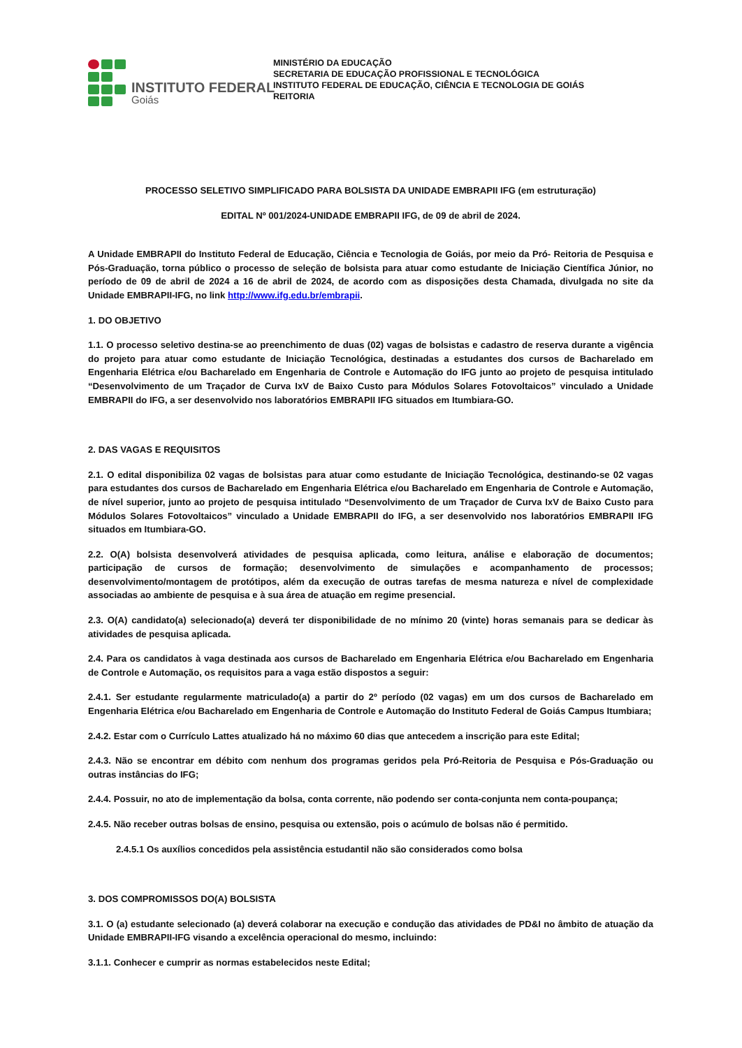INSTITUTO FEDERAL
Goiás
MINISTÉRIO DA EDUCAÇÃO
SECRETARIA DE EDUCAÇÃO PROFISSIONAL E TECNOLÓGICA
INSTITUTO FEDERAL DE EDUCAÇÃO, CIÊNCIA E TECNOLOGIA DE GOIÁS
REITORIA
PROCESSO SELETIVO SIMPLIFICADO PARA BOLSISTA DA UNIDADE EMBRAPII IFG (em estruturação)
EDITAL Nº 001/2024-UNIDADE EMBRAPII IFG, de 09 de abril de 2024.
A Unidade EMBRAPII do Instituto Federal de Educação, Ciência e Tecnologia de Goiás, por meio da Pró- Reitoria de Pesquisa e Pós-Graduação, torna público o processo de seleção de bolsista para atuar como estudante de Iniciação Científica Júnior, no período de 09 de abril de 2024 a 16 de abril de 2024, de acordo com as disposições desta Chamada, divulgada no site da Unidade EMBRAPII-IFG, no link http://www.ifg.edu.br/embrapii.
1. DO OBJETIVO
1.1. O processo seletivo destina-se ao preenchimento de duas (02) vagas de bolsistas e cadastro de reserva durante a vigência do projeto para atuar como estudante de Iniciação Tecnológica, destinadas a estudantes dos cursos de Bacharelado em Engenharia Elétrica e/ou Bacharelado em Engenharia de Controle e Automação do IFG junto ao projeto de pesquisa intitulado “Desenvolvimento de um Traçador de Curva IxV de Baixo Custo para Módulos Solares Fotovoltaicos” vinculado a Unidade EMBRAPII do IFG, a ser desenvolvido nos laboratórios EMBRAPII IFG situados em Itumbiara-GO.
2. DAS VAGAS E REQUISITOS
2.1. O edital disponibiliza 02 vagas de bolsistas para atuar como estudante de Iniciação Tecnológica, destinando-se 02 vagas para estudantes dos cursos de Bacharelado em Engenharia Elétrica e/ou Bacharelado em Engenharia de Controle e Automação, de nível superior, junto ao projeto de pesquisa intitulado “Desenvolvimento de um Traçador de Curva IxV de Baixo Custo para Módulos Solares Fotovoltaicos” vinculado a Unidade EMBRAPII do IFG, a ser desenvolvido nos laboratórios EMBRAPII IFG situados em Itumbiara-GO.
2.2. O(A) bolsista desenvolverá atividades de pesquisa aplicada, como leitura, análise e elaboração de documentos; participação de cursos de formação; desenvolvimento de simulações e acompanhamento de processos; desenvolvimento/montagem de protótipos, além da execução de outras tarefas de mesma natureza e nível de complexidade associadas ao ambiente de pesquisa e à sua área de atuação em regime presencial.
2.3. O(A) candidato(a) selecionado(a) deverá ter disponibilidade de no mínimo 20 (vinte) horas semanais para se dedicar às atividades de pesquisa aplicada.
2.4. Para os candidatos à vaga destinada aos cursos de Bacharelado em Engenharia Elétrica e/ou Bacharelado em Engenharia de Controle e Automação, os requisitos para a vaga estão dispostos a seguir:
2.4.1. Ser estudante regularmente matriculado(a) a partir do 2º período (02 vagas) em um dos cursos de Bacharelado em Engenharia Elétrica e/ou Bacharelado em Engenharia de Controle e Automação do Instituto Federal de Goiás Campus Itumbiara;
2.4.2. Estar com o Currículo Lattes atualizado há no máximo 60 dias que antecedem a inscrição para este Edital;
2.4.3. Não se encontrar em débito com nenhum dos programas geridos pela Pró-Reitoria de Pesquisa e Pós-Graduação ou outras instâncias do IFG;
2.4.4. Possuir, no ato de implementação da bolsa, conta corrente, não podendo ser conta-conjunta nem conta-poupança;
2.4.5. Não receber outras bolsas de ensino, pesquisa ou extensão, pois o acúmulo de bolsas não é permitido.
2.4.5.1 Os auxílios concedidos pela assistência estudantil não são considerados como bolsa
3. DOS COMPROMISSOS DO(A) BOLSISTA
3.1. O (a) estudante selecionado (a) deverá colaborar na execução e condução das atividades de PD&I no âmbito de atuação da Unidade EMBRAPII-IFG visando a excelência operacional do mesmo, incluindo:
3.1.1. Conhecer e cumprir as normas estabelecidos neste Edital;